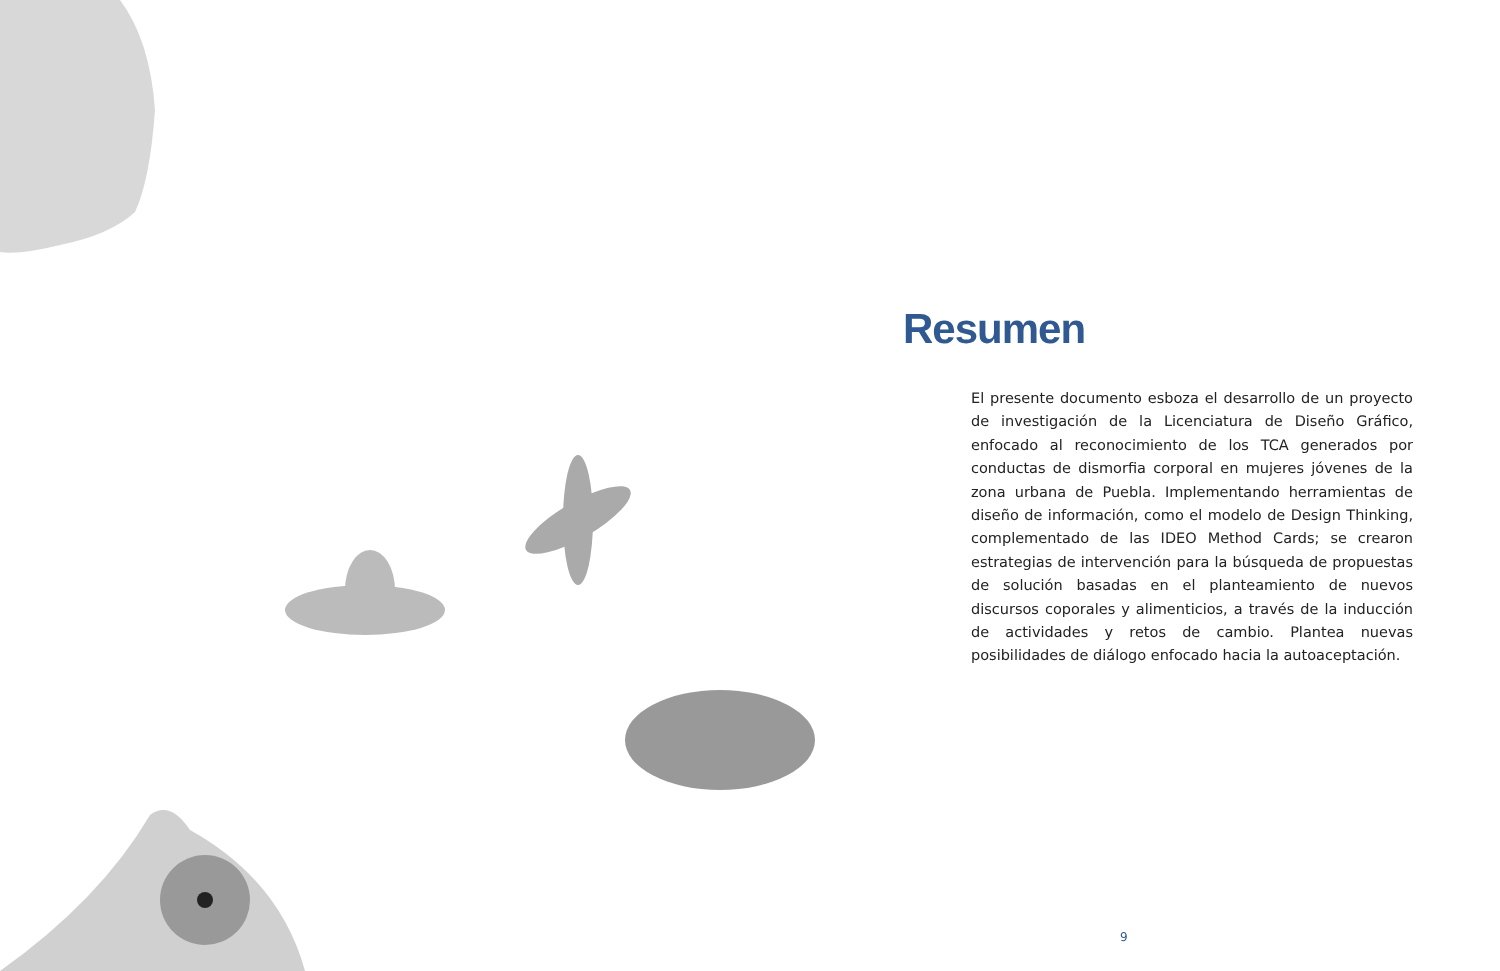Resumen
El presente documento esboza el desarrollo de un proyecto de investigación de la Licenciatura de Diseño Gráfico, enfocado al reconocimiento de los TCA generados por conductas de dismorfia corporal en mujeres jóvenes de la zona urbana de Puebla. Implementando herramientas de diseño de información, como el modelo de Design Thinking, complementado de las IDEO Method Cards; se crearon estrategias de intervención para la búsqueda de propuestas de solución basadas en el planteamiento de nuevos discursos coporales y alimenticios, a través de la inducción de actividades y retos de cambio. Plantea nuevas posibilidades de diálogo enfocado hacia la autoaceptación.
9